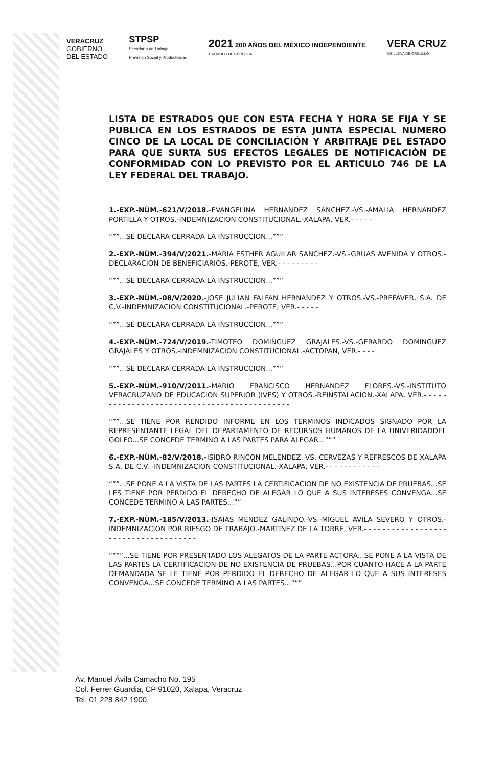VERACRUZ
GOBIERNO
DEL ESTADO
STPSP
Secretaría de Trabajo,
Previsión Social y Productividad
2021 200 AÑOS DEL MÉXICO INDEPENDIENTE
TRATADOS DE CÓRDOBA
VERA CRUZ
ME LLENA DE ORGULLO
LISTA DE ESTRADOS QUE CON ESTA FECHA Y HORA SE FIJA Y SE PUBLICA EN LOS ESTRADOS DE ESTA JUNTA ESPECIAL NUMERO CINCO DE LA LOCAL DE CONCILIACIÓN Y ARBITRAJE DEL ESTADO PARA QUE SURTA SUS EFECTOS LEGALES DE NOTIFICACIÒN DE CONFORMIDAD CON LO PREVISTO POR EL ARTICULO 746 DE LA LEY FEDERAL DEL TRABAJO.
1.-EXP.-NÙM.-621/V/2018.-EVANGELINA HERNANDEZ SANCHEZ.-VS.-AMALIA HERNANDEZ PORTILLA Y OTROS.-INDEMNIZACION CONSTITUCIONAL.-XALAPA, VER.- - - - -
“””...SE DECLARA CERRADA LA INSTRUCCION...”””
2.-EXP.-NÙM.-394/V/2021.-MARIA ESTHER AGUILAR SANCHEZ.-VS.-GRUAS AVENIDA Y OTROS.-DECLARACION DE BENEFICIARIOS.-PEROTE, VER.- - - - - - - - -
“””...SE DECLARA CERRADA LA INSTRUCCION...”””
3.-EXP.-NÙM.-08/V/2020.-JOSE JULIAN FALFAN HERNANDEZ Y OTROS.-VS.-PREFAVER, S.A. DE C.V.-INDEMNIZACION CONSTITUCIONAL.-PEROTE, VER.- - - - -
“””...SE DECLARA CERRADA LA INSTRUCCION...”””
4.-EXP.-NÙM.-724/V/2019.-TIMOTEO DOMINGUEZ GRAJALES.-VS.-GERARDO DOMINGUEZ GRAJALES Y OTROS.-INDEMNIZACION CONSTITUCIONAL.-ACTOPAN, VER.- - - -
“””...SE DECLARA CERRADA LA INSTRUCCION...”””
5.-EXP.-NÙM.-910/V/2011.-MARIO FRANCISCO HERNANDEZ FLORES.-VS.-INSTITUTO VERACRUZANO DE EDUCACION SUPERIOR (IVES) Y OTROS.-REINSTALACION.-XALAPA, VER.- - - - - - - - - - - - - - - - - - - - - - - - - - - - - - - - - - - - - - - - - - - -
“””...SE TIENE POR RENDIDO INFORME EN LOS TERMINOS INDICADOS SIGNADO POR LA REPRESENTANTE LEGAL DEL DEPARTAMENTO DE RECURSOS HUMANOS DE LA UNIVERIDADDEL GOLFO...SE CONCEDE TERMINO A LAS PARTES PARA ALEGAR...”””
6.-EXP.-NÙM.-82/V/2018.-ISIDRO RINCON MELENDEZ.-VS.-CERVEZAS Y REFRESCOS DE XALAPA S.A. DE C.V. -INDEMNIZACION CONSTITUCIONAL.-XALAPA, VER.- - - - - - - - - - - -
“””...SE PONE A LA VISTA DE LAS PARTES LA CERTIFICACION DE NO EXISTENCIA DE PRUEBAS...SE LES TIENE POR PERDIDO EL DERECHO DE ALEGAR LO QUE A SUS INTERESES CONVENGA...SE CONCEDE TERMINO A LAS PARTES...””
7.-EXP.-NÙM.-185/V/2013.-ISAIAS MENDEZ GALINDO.-VS.-MIGUEL AVILA SEVERO Y OTROS.-INDEMNIZACION POR RIESGO DE TRABAJO.-MARTINEZ DE LA TORRE, VER.- - - - - - - - - - - - - - - - - - - - - - - - - - - - - - - - - - - - -
““””...SE TIENE POR PRESENTADO LOS ALEGATOS DE LA PARTE ACTORA...SE PONE A LA VISTA DE LAS PARTES LA CERTIFICACION DE NO EXISTENCIA DE PRUEBAS...POR CUANTO HACE A LA PARTE DEMANDADA SE LE TIENE POR PERDIDO EL DERECHO DE ALEGAR LO QUE A SUS INTERESES CONVENGA...SE CONCEDE TERMINO A LAS PARTES...”””
Av. Manuel Ávila Camacho No. 195
Col. Ferrer Guardia, CP 91020, Xalapa, Veracruz
Tel. 01 228 842 1900.